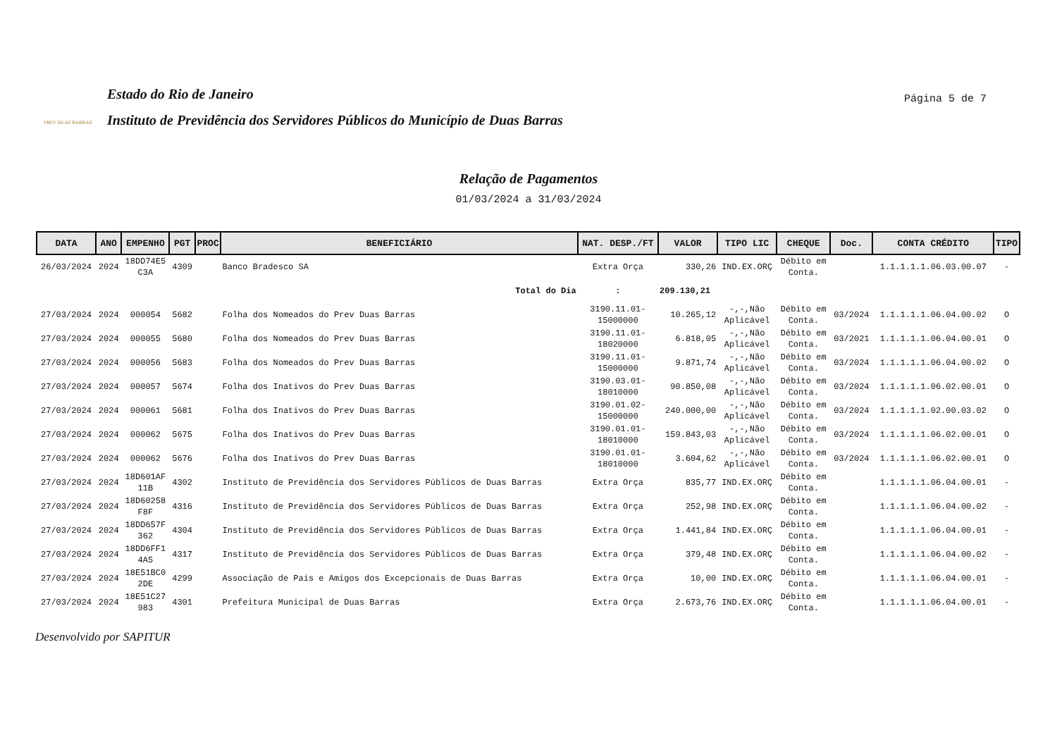PREV DUAS BARRAS
Estado do Rio de Janeiro
Instituto de Previdência dos Servidores Públicos do Município de Duas Barras
Página 5 de 7
Relação de Pagamentos
01/03/2024 a 31/03/2024
| DATA | ANO | EMPENHO | PGT | PROC | BENEFICIÁRIO | NAT. DESP./FT | VALOR | TIPO LIC | CHEQUE | Doc. | CONTA CRÉDITO | TIPO |
| --- | --- | --- | --- | --- | --- | --- | --- | --- | --- | --- | --- | --- |
| 26/03/2024 | 2024 | 18DD74E5 C3A | 4309 | | Banco Bradesco SA | Extra Orça | 330,26 | IND.EX.ORÇ | Débito em Conta. | | 1.1.1.1.1.06.03.00.07 | - |
| Total do Dia | | | | | | : | 209.130,21 | | | | | |
| 27/03/2024 | 2024 | 000054 | 5682 | | Folha dos Nomeados do Prev Duas Barras | 3190.11.01- 15000000 | 10.265,12 | -,-,Não Aplicável | Débito em Conta. | 03/2024 | 1.1.1.1.1.06.04.00.02 | O |
| 27/03/2024 | 2024 | 000055 | 5680 | | Folha dos Nomeados do Prev Duas Barras | 3190.11.01- 18020000 | 6.818,05 | -,-,Não Aplicável | Débito em Conta. | 03/2021 | 1.1.1.1.1.06.04.00.01 | O |
| 27/03/2024 | 2024 | 000056 | 5683 | | Folha dos Nomeados do Prev Duas Barras | 3190.11.01- 15000000 | 9.871,74 | -,-,Não Aplicável | Débito em Conta. | 03/2024 | 1.1.1.1.1.06.04.00.02 | O |
| 27/03/2024 | 2024 | 000057 | 5674 | | Folha dos Inativos do Prev Duas Barras | 3190.03.01- 18010000 | 90.850,08 | -,-,Não Aplicável | Débito em Conta. | 03/2024 | 1.1.1.1.1.06.02.00.01 | O |
| 27/03/2024 | 2024 | 000061 | 5681 | | Folha dos Inativos do Prev Duas Barras | 3190.01.02- 15000000 | 240.000,00 | -,-,Não Aplicável | Débito em Conta. | 03/2024 | 1.1.1.1.1.02.00.03.02 | O |
| 27/03/2024 | 2024 | 000062 | 5675 | | Folha dos Inativos do Prev Duas Barras | 3190.01.01- 18010000 | 159.843,03 | -,-,Não Aplicável | Débito em Conta. | 03/2024 | 1.1.1.1.1.06.02.00.01 | O |
| 27/03/2024 | 2024 | 000062 | 5676 | | Folha dos Inativos do Prev Duas Barras | 3190.01.01- 18010000 | 3.604,62 | -,-,Não Aplicável | Débito em Conta. | 03/2024 | 1.1.1.1.1.06.02.00.01 | O |
| 27/03/2024 | 2024 | 18D601AF 11B | 4302 | | Instituto de Previdência dos Servidores Públicos de Duas Barras | Extra Orça | 835,77 | IND.EX.ORÇ | Débito em Conta. | | 1.1.1.1.1.06.04.00.01 | - |
| 27/03/2024 | 2024 | 18D60258 F8F | 4316 | | Instituto de Previdência dos Servidores Públicos de Duas Barras | Extra Orça | 252,98 | IND.EX.ORÇ | Débito em Conta. | | 1.1.1.1.1.06.04.00.02 | - |
| 27/03/2024 | 2024 | 18DD657F 362 | 4304 | | Instituto de Previdência dos Servidores Públicos de Duas Barras | Extra Orça | 1.441,84 | IND.EX.ORÇ | Débito em Conta. | | 1.1.1.1.1.06.04.00.01 | - |
| 27/03/2024 | 2024 | 18DD6FF1 4A5 | 4317 | | Instituto de Previdência dos Servidores Públicos de Duas Barras | Extra Orça | 379,48 | IND.EX.ORÇ | Débito em Conta. | | 1.1.1.1.1.06.04.00.02 | - |
| 27/03/2024 | 2024 | 18E51BC0 2DE | 4299 | | Associação de Pais e Amigos dos Excepcionais de Duas Barras | Extra Orça | 10,00 | IND.EX.ORÇ | Débito em Conta. | | 1.1.1.1.1.06.04.00.01 | - |
| 27/03/2024 | 2024 | 18E51C27 983 | 4301 | | Prefeitura Municipal de Duas Barras | Extra Orça | 2.673,76 | IND.EX.ORÇ | Débito em Conta. | | 1.1.1.1.1.06.04.00.01 | - |
Desenvolvido por SAPITUR